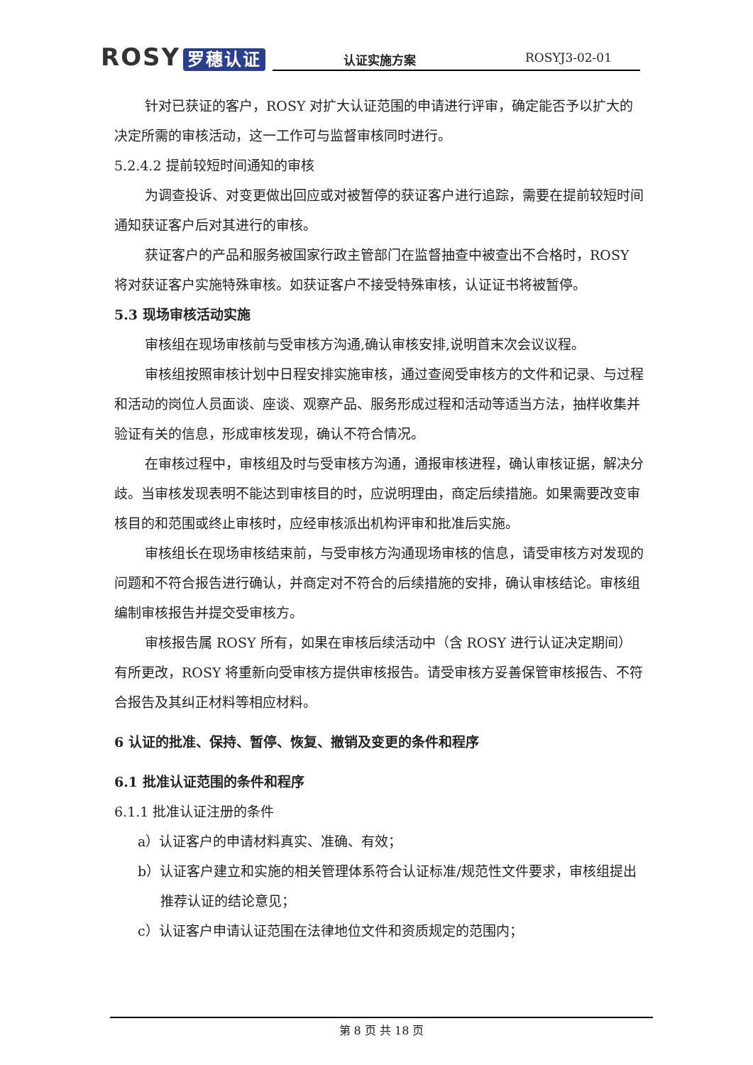ROSY 罗穗认证
认证实施方案 ROSYJ3-02-01
针对已获证的客户，ROSY 对扩大认证范围的申请进行评审，确定能否予以扩大的决定所需的审核活动，这一工作可与监督审核同时进行。
5.2.4.2 提前较短时间通知的审核
为调查投诉、对变更做出回应或对被暂停的获证客户进行追踪，需要在提前较短时间通知获证客户后对其进行的审核。
获证客户的产品和服务被国家行政主管部门在监督抽查中被查出不合格时，ROSY 将对获证客户实施特殊审核。如获证客户不接受特殊审核，认证证书将被暂停。
5.3 现场审核活动实施
审核组在现场审核前与受审核方沟通,确认审核安排,说明首末次会议议程。
审核组按照审核计划中日程安排实施审核，通过查阅受审核方的文件和记录、与过程和活动的岗位人员面谈、座谈、观察产品、服务形成过程和活动等适当方法，抽样收集并验证有关的信息，形成审核发现，确认不符合情况。
在审核过程中，审核组及时与受审核方沟通，通报审核进程，确认审核证据，解决分歧。当审核发现表明不能达到审核目的时，应说明理由，商定后续措施。如果需要改变审核目的和范围或终止审核时，应经审核派出机构评审和批准后实施。
审核组长在现场审核结束前，与受审核方沟通现场审核的信息，请受审核方对发现的问题和不符合报告进行确认，并商定对不符合的后续措施的安排，确认审核结论。审核组编制审核报告并提交受审核方。
审核报告属 ROSY 所有，如果在审核后续活动中（含 ROSY 进行认证决定期间）有所更改，ROSY 将重新向受审核方提供审核报告。请受审核方妥善保管审核报告、不符合报告及其纠正材料等相应材料。
6 认证的批准、保持、暂停、恢复、撤销及变更的条件和程序
6.1 批准认证范围的条件和程序
6.1.1 批准认证注册的条件
a）认证客户的申请材料真实、准确、有效；
b）认证客户建立和实施的相关管理体系符合认证标准/规范性文件要求，审核组提出推荐认证的结论意见；
c）认证客户申请认证范围在法律地位文件和资质规定的范围内；
第 8 页 共 18 页